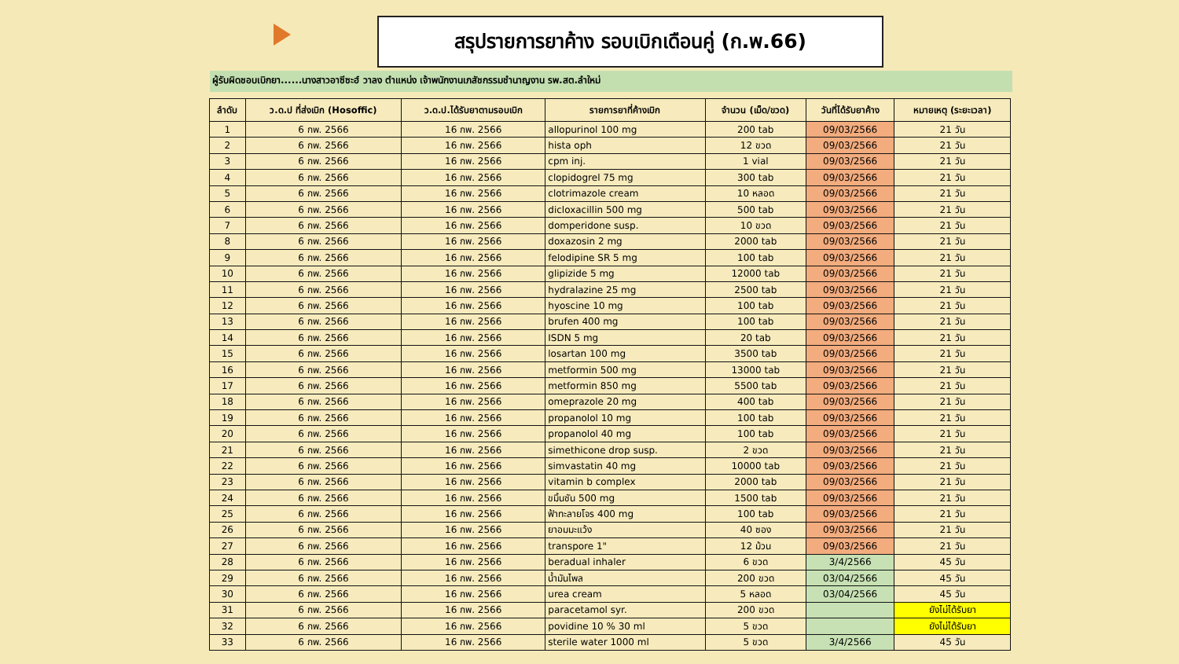สรุปรายการยาค้าง รอบเบิกเดือนคู่ (ก.พ.66)
ผู้รับผิดชอบเบิกยา......นางสาวอาซีซะฮ์ วาลง ตำแหน่ง เจ้าพนักงานเภสัชกรรมชำนาญงาน รพ.สต.ลำใหม่
| ลำดับ | ว.ด.ป ที่ส่งเบิก (Hosoffic) | ว.ด.ป.ได้รับยาตามรอบเบิก | รายการยาที่ค้างเบิก | จำนวน (เม็ด/ขวด) | วันที่ได้รับยาค้าง | หมายเหตุ (ระยะเวลา) |
| --- | --- | --- | --- | --- | --- | --- |
| 1 | 6 กพ. 2566 | 16 กพ. 2566 | allopurinol 100 mg | 200 tab | 09/03/2566 | 21 วัน |
| 2 | 6 กพ. 2566 | 16 กพ. 2566 | hista oph | 12 ขวด | 09/03/2566 | 21 วัน |
| 3 | 6 กพ. 2566 | 16 กพ. 2566 | cpm inj. | 1 vial | 09/03/2566 | 21 วัน |
| 4 | 6 กพ. 2566 | 16 กพ. 2566 | clopidogrel 75 mg | 300 tab | 09/03/2566 | 21 วัน |
| 5 | 6 กพ. 2566 | 16 กพ. 2566 | clotrimazole cream | 10 หลอด | 09/03/2566 | 21 วัน |
| 6 | 6 กพ. 2566 | 16 กพ. 2566 | dicloxacillin 500 mg | 500 tab | 09/03/2566 | 21 วัน |
| 7 | 6 กพ. 2566 | 16 กพ. 2566 | domperidone susp. | 10 ขวด | 09/03/2566 | 21 วัน |
| 8 | 6 กพ. 2566 | 16 กพ. 2566 | doxazosin 2 mg | 2000 tab | 09/03/2566 | 21 วัน |
| 9 | 6 กพ. 2566 | 16 กพ. 2566 | felodipine SR 5 mg | 100 tab | 09/03/2566 | 21 วัน |
| 10 | 6 กพ. 2566 | 16 กพ. 2566 | glipizide 5 mg | 12000 tab | 09/03/2566 | 21 วัน |
| 11 | 6 กพ. 2566 | 16 กพ. 2566 | hydralazine 25 mg | 2500 tab | 09/03/2566 | 21 วัน |
| 12 | 6 กพ. 2566 | 16 กพ. 2566 | hyoscine 10 mg | 100 tab | 09/03/2566 | 21 วัน |
| 13 | 6 กพ. 2566 | 16 กพ. 2566 | brufen 400 mg | 100 tab | 09/03/2566 | 21 วัน |
| 14 | 6 กพ. 2566 | 16 กพ. 2566 | ISDN 5 mg | 20 tab | 09/03/2566 | 21 วัน |
| 15 | 6 กพ. 2566 | 16 กพ. 2566 | losartan 100 mg | 3500 tab | 09/03/2566 | 21 วัน |
| 16 | 6 กพ. 2566 | 16 กพ. 2566 | metformin 500 mg | 13000 tab | 09/03/2566 | 21 วัน |
| 17 | 6 กพ. 2566 | 16 กพ. 2566 | metformin 850 mg | 5500 tab | 09/03/2566 | 21 วัน |
| 18 | 6 กพ. 2566 | 16 กพ. 2566 | omeprazole 20 mg | 400 tab | 09/03/2566 | 21 วัน |
| 19 | 6 กพ. 2566 | 16 กพ. 2566 | propanolol 10 mg | 100 tab | 09/03/2566 | 21 วัน |
| 20 | 6 กพ. 2566 | 16 กพ. 2566 | propanolol 40 mg | 100 tab | 09/03/2566 | 21 วัน |
| 21 | 6 กพ. 2566 | 16 กพ. 2566 | simethicone drop susp. | 2 ขวด | 09/03/2566 | 21 วัน |
| 22 | 6 กพ. 2566 | 16 กพ. 2566 | simvastatin 40 mg | 10000 tab | 09/03/2566 | 21 วัน |
| 23 | 6 กพ. 2566 | 16 กพ. 2566 | vitamin b complex | 2000 tab | 09/03/2566 | 21 วัน |
| 24 | 6 กพ. 2566 | 16 กพ. 2566 | ขมิ้นชัน 500 mg | 1500 tab | 09/03/2566 | 21 วัน |
| 25 | 6 กพ. 2566 | 16 กพ. 2566 | ฟ้าทะลายโจร 400 mg | 100 tab | 09/03/2566 | 21 วัน |
| 26 | 6 กพ. 2566 | 16 กพ. 2566 | ยาอมมะแว้ง | 40 ซอง | 09/03/2566 | 21 วัน |
| 27 | 6 กพ. 2566 | 16 กพ. 2566 | transpore 1" | 12 ม้วน | 09/03/2566 | 21 วัน |
| 28 | 6 กพ. 2566 | 16 กพ. 2566 | beradual inhaler | 6 ขวด | 3/4/2566 | 45 วัน |
| 29 | 6 กพ. 2566 | 16 กพ. 2566 | น้ำมันไพล | 200 ขวด | 03/04/2566 | 45 วัน |
| 30 | 6 กพ. 2566 | 16 กพ. 2566 | urea cream | 5 หลอด | 03/04/2566 | 45 วัน |
| 31 | 6 กพ. 2566 | 16 กพ. 2566 | paracetamol syr. | 200 ขวด | | ยังไม่ได้รับยา |
| 32 | 6 กพ. 2566 | 16 กพ. 2566 | povidine 10 % 30 ml | 5 ขวด | | ยังไม่ได้รับยา |
| 33 | 6 กพ. 2566 | 16 กพ. 2566 | sterile water 1000 ml | 5 ขวด | 3/4/2566 | 45 วัน |